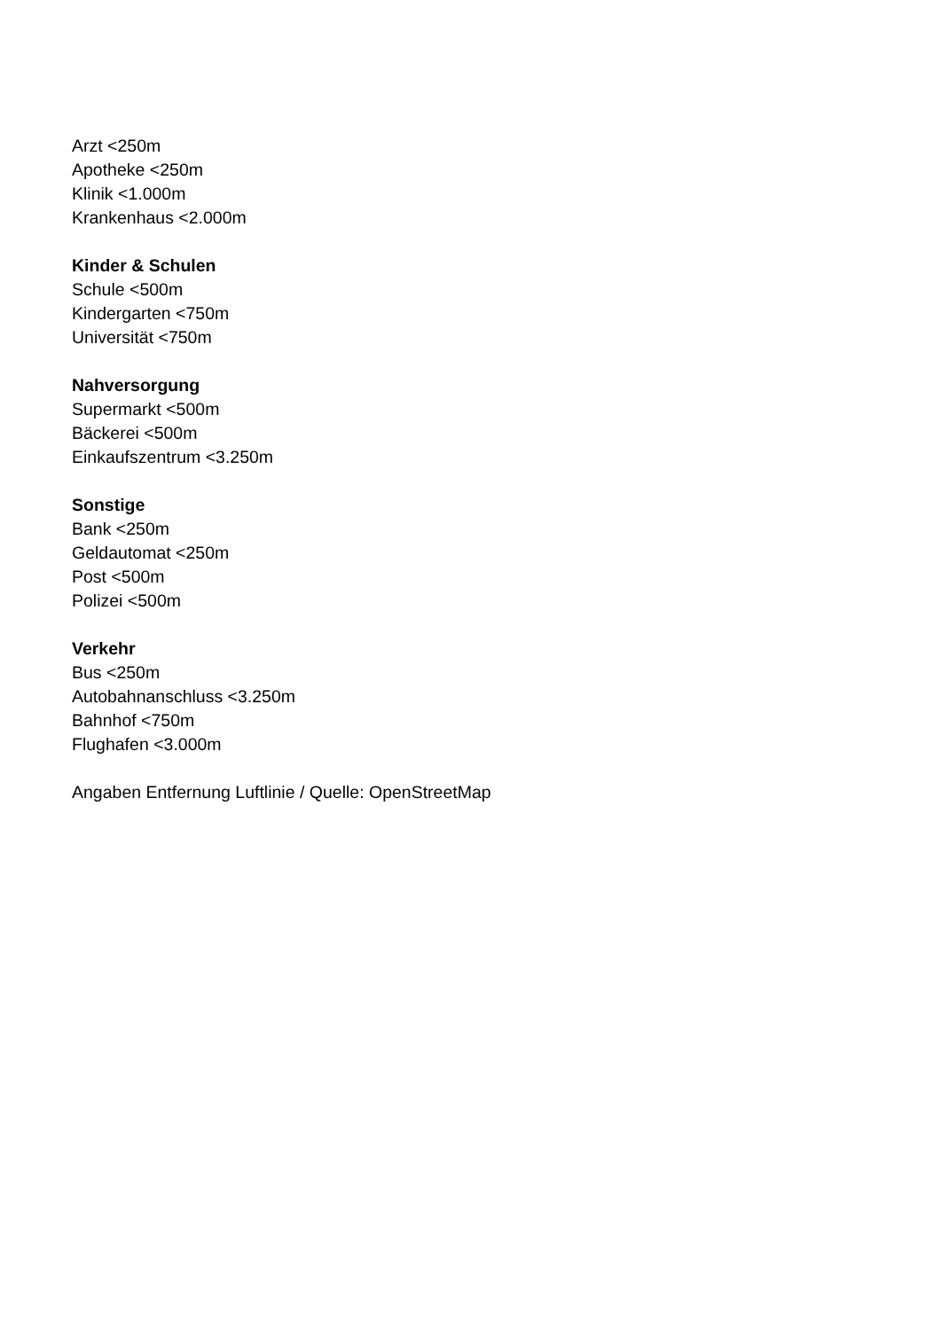Arzt <250m
Apotheke <250m
Klinik <1.000m
Krankenhaus <2.000m
Kinder & Schulen
Schule <500m
Kindergarten <750m
Universität <750m
Nahversorgung
Supermarkt <500m
Bäckerei <500m
Einkaufszentrum <3.250m
Sonstige
Bank <250m
Geldautomat <250m
Post <500m
Polizei <500m
Verkehr
Bus <250m
Autobahnanschluss <3.250m
Bahnhof <750m
Flughafen <3.000m
Angaben Entfernung Luftlinie / Quelle: OpenStreetMap